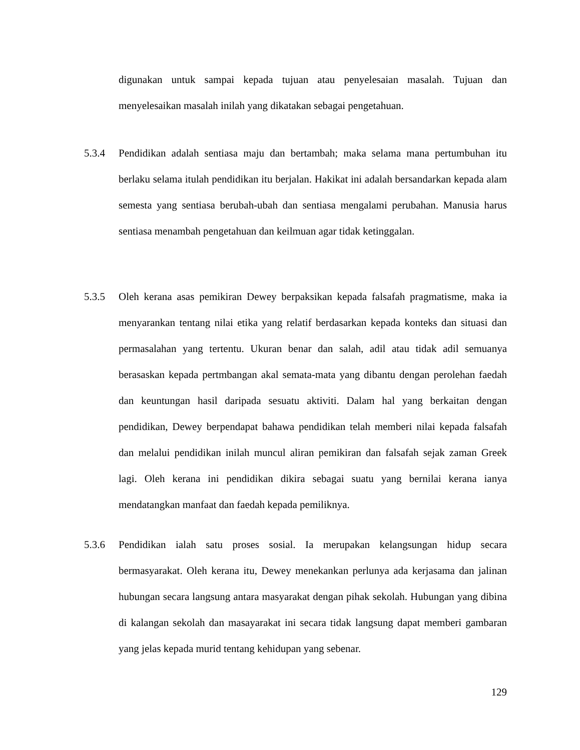digunakan untuk sampai kepada tujuan atau penyelesaian masalah. Tujuan dan menyelesaikan masalah inilah yang dikatakan sebagai pengetahuan.
5.3.4 Pendidikan adalah sentiasa maju dan bertambah; maka selama mana pertumbuhan itu berlaku selama itulah pendidikan itu berjalan. Hakikat ini adalah bersandarkan kepada alam semesta yang sentiasa berubah-ubah dan sentiasa mengalami perubahan. Manusia harus sentiasa menambah pengetahuan dan keilmuan agar tidak ketinggalan.
5.3.5 Oleh kerana asas pemikiran Dewey berpaksikan kepada falsafah pragmatisme, maka ia menyarankan tentang nilai etika yang relatif berdasarkan kepada konteks dan situasi dan permasalahan yang tertentu. Ukuran benar dan salah, adil atau tidak adil semuanya berasaskan kepada pertmbangan akal semata-mata yang dibantu dengan perolehan faedah dan keuntungan hasil daripada sesuatu aktiviti. Dalam hal yang berkaitan dengan pendidikan, Dewey berpendapat bahawa pendidikan telah memberi nilai kepada falsafah dan melalui pendidikan inilah muncul aliran pemikiran dan falsafah sejak zaman Greek lagi. Oleh kerana ini pendidikan dikira sebagai suatu yang bernilai kerana ianya mendatangkan manfaat dan faedah kepada pemiliknya.
5.3.6 Pendidikan ialah satu proses sosial. Ia merupakan kelangsungan hidup secara bermasyarakat. Oleh kerana itu, Dewey menekankan perlunya ada kerjasama dan jalinan hubungan secara langsung antara masyarakat dengan pihak sekolah. Hubungan yang dibina di kalangan sekolah dan masayarakat ini secara tidak langsung dapat memberi gambaran yang jelas kepada murid tentang kehidupan yang sebenar.
129